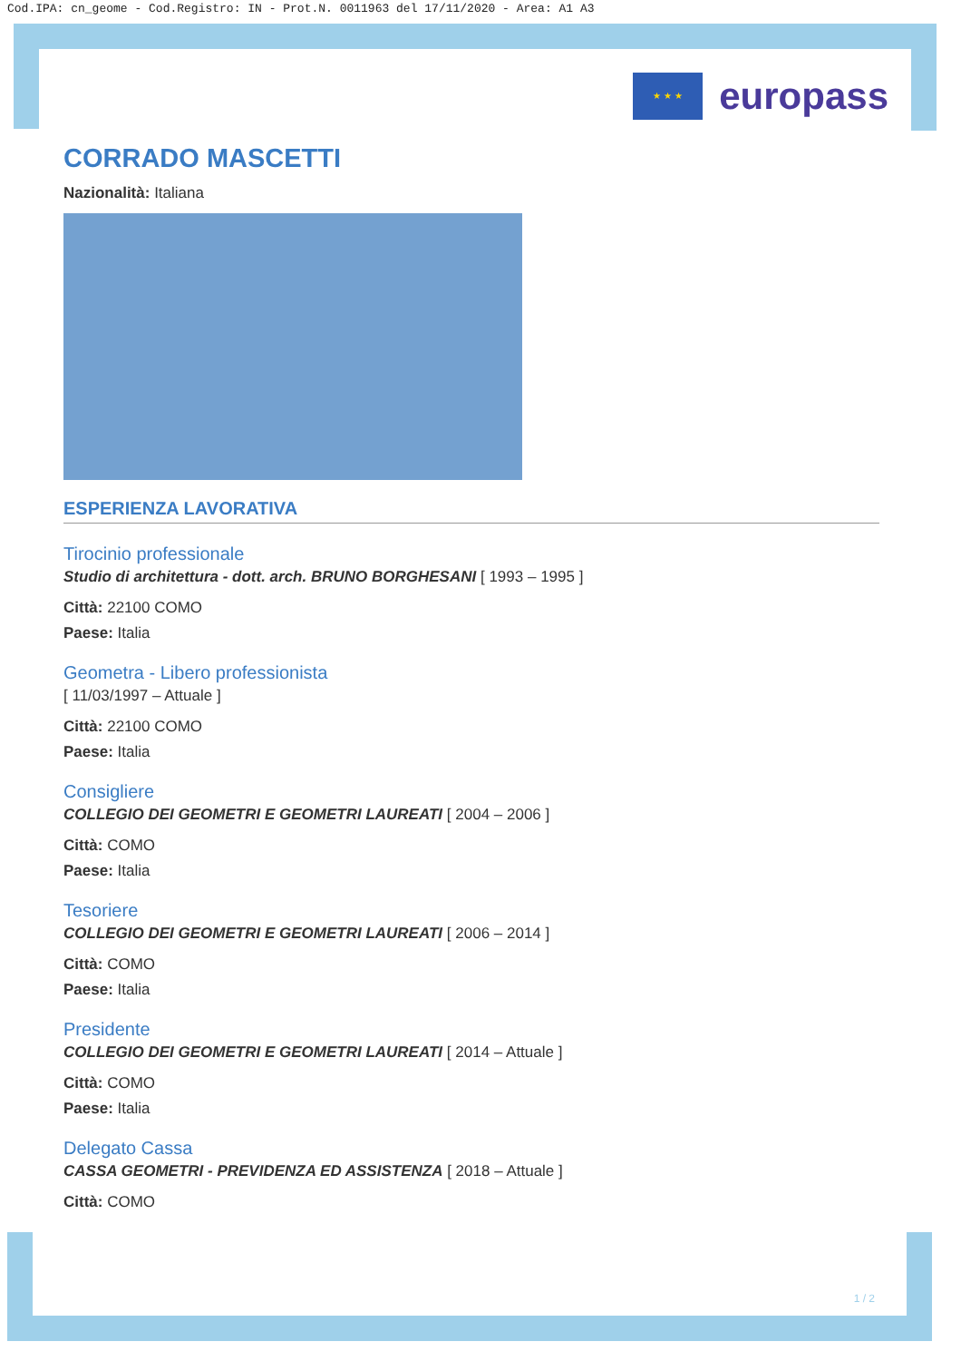Cod.IPA: cn_geome - Cod.Registro: IN - Prot.N. 0011963 del 17/11/2020 - Area: A1 A3
★ ★ ★
europass
CORRADO MASCETTI
Nazionalità: Italiana
ESPERIENZA LAVORATIVA
Tirocinio professionale
Studio di architettura - dott. arch. BRUNO BORGHESANI [ 1993 – 1995 ]
Città: 22100 COMO
Paese: Italia
Geometra - Libero professionista
[ 11/03/1997 – Attuale ]
Città: 22100 COMO
Paese: Italia
Consigliere
COLLEGIO DEI GEOMETRI E GEOMETRI LAUREATI [ 2004 – 2006 ]
Città: COMO
Paese: Italia
Tesoriere
COLLEGIO DEI GEOMETRI E GEOMETRI LAUREATI [ 2006 – 2014 ]
Città: COMO
Paese: Italia
Presidente
COLLEGIO DEI GEOMETRI E GEOMETRI LAUREATI [ 2014 – Attuale ]
Città: COMO
Paese: Italia
Delegato Cassa
CASSA GEOMETRI - PREVIDENZA ED ASSISTENZA [ 2018 – Attuale ]
Città: COMO
1 / 2